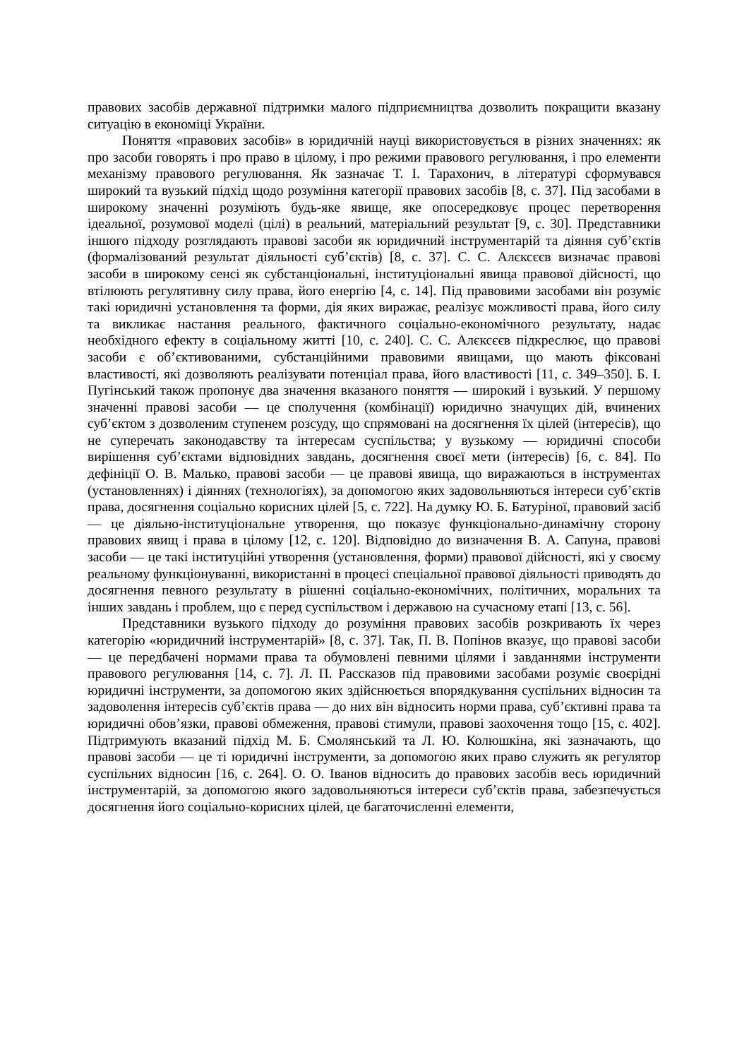правових засобів державної підтримки малого підприємництва дозволить покращити вказану ситуацію в економіці України.
Поняття «правових засобів» в юридичній науці використовується в різних значеннях: як про засоби говорять і про право в цілому, і про режими правового регулювання, і про елементи механізму правового регулювання. Як зазначає Т. І. Тарахонич, в літературі сформувався широкий та вузький підхід щодо розуміння категорії правових засобів [8, с. 37]. Під засобами в широкому значенні розуміють будь-яке явище, яке опосередковує процес перетворення ідеальної, розумової моделі (цілі) в реальний, матеріальний результат [9, с. 30]. Представники іншого підходу розглядають правові засоби як юридичний інструментарій та діяння суб’єктів (формалізований результат діяльності суб’єктів) [8, с. 37]. С. С. Алєксєєв визначає правові засоби в широкому сенсі як субстанціональні, інституціональні явища правової дійсності, що втілюють регулятивну силу права, його енергію [4, с. 14]. Під правовими засобами він розуміє такі юридичні установлення та форми, дія яких виражає, реалізує можливості права, його силу та викликає настання реального, фактичного соціально-економічного результату, надає необхідного ефекту в соціальному житті [10, с. 240]. С. С. Алєксєєв підкреслює, що правові засоби є об’єктивованими, субстанційними правовими явищами, що мають фіксовані властивості, які дозволяють реалізувати потенціал права, його властивості [11, с. 349–350]. Б. І. Пугінський також пропонує два значення вказаного поняття — широкий і вузький. У першому значенні правові засоби — це сполучення (комбінації) юридично значущих дій, вчинених суб’єктом з дозволеним ступенем розсуду, що спрямовані на досягнення їх цілей (інтересів), що не суперечать законодавству та інтересам суспільства; у вузькому — юридичні способи вирішення суб’єктами відповідних завдань, досягнення своєї мети (інтересів) [6, с. 84]. По дефініції О. В. Малько, правові засоби — це правові явища, що виражаються в інструментах (установленнях) і діяннях (технологіях), за допомогою яких задовольняються інтереси суб’єктів права, досягнення соціально корисних цілей [5, с. 722]. На думку Ю. Б. Батуріної, правовий засіб — це діяльно-інституціональне утворення, що показує функціонально-динамічну сторону правових явищ і права в цілому [12, с. 120]. Відповідно до визначення В. А. Сапуна, правові засоби — це такі інституційні утворення (установлення, форми) правової дійсності, які у своєму реальному функціонуванні, використанні в процесі спеціальної правової діяльності приводять до досягнення певного результату в рішенні соціально-економічних, політичних, моральних та інших завдань і проблем, що є перед суспільством і державою на сучасному етапі [13, с. 56].
Представники вузького підходу до розуміння правових засобів розкривають їх через категорію «юридичний інструментарій» [8, с. 37]. Так, П. В. Попінов вказує, що правові засоби — це передбачені нормами права та обумовлені певними цілями і завданнями інструменти правового регулювання [14, с. 7]. Л. П. Рассказов під правовими засобами розуміє своєрідні юридичні інструменти, за допомогою яких здійснюється впорядкування суспільних відносин та задоволення інтересів суб’єктів права — до них він відносить норми права, суб’єктивні права та юридичні обов’язки, правові обмеження, правові стимули, правові заохочення тощо [15, с. 402]. Підтримують вказаний підхід М. Б. Смолянський та Л. Ю. Колюшкіна, які зазначають, що правові засоби — це ті юридичні інструменти, за допомогою яких право служить як регулятор суспільних відносин [16, с. 264]. О. О. Іванов відносить до правових засобів весь юридичний інструментарій, за допомогою якого задовольняються інтереси суб’єктів права, забезпечується досягнення його соціально-корисних цілей, це багаточисленні елементи,